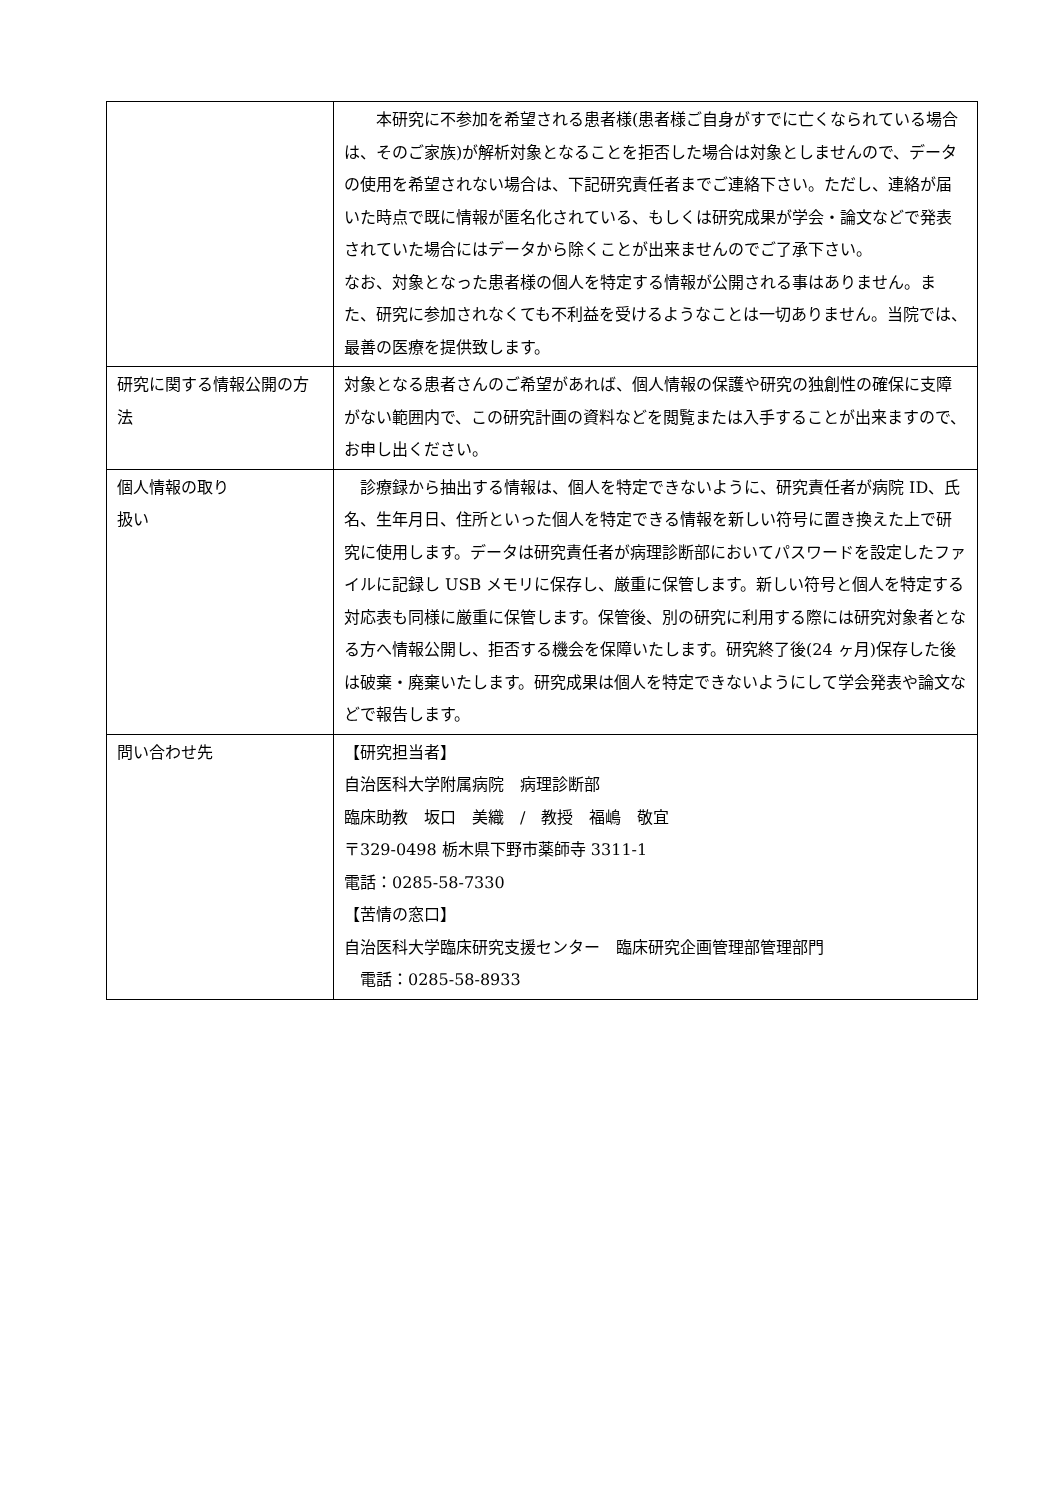| | 本研究に不参加を希望される患者様(患者様ご自身がすでに亡くなられている場合は、そのご家族)が解析対象となることを拒否した場合は対象としませんので、データの使用を希望されない場合は、下記研究責任者までご連絡下さい。ただし、連絡が届いた時点で既に情報が匿名化されている、もしくは研究成果が学会・論文などで発表されていた場合にはデータから除くことが出来ませんのでご了承下さい。 なお、対象となった患者様の個人を特定する情報が公開される事はありません。また、研究に参加されなくても不利益を受けるようなことは一切ありません。当院では、最善の医療を提供致します。 |
| 研究に関する情報公開の方法 | 対象となる患者さんのご希望があれば、個人情報の保護や研究の独創性の確保に支障がない範囲内で、この研究計画の資料などを閲覧または入手することが出来ますので、お申し出ください。 |
| 個人情報の取り 扱い | 診療録から抽出する情報は、個人を特定できないように、研究責任者が病院 ID、氏名、生年月日、住所といった個人を特定できる情報を新しい符号に置き換えた上で研究に使用します。データは研究責任者が病理診断部においてパスワードを設定したファイルに記録し USB メモリに保存し、厳重に保管します。新しい符号と個人を特定する対応表も同様に厳重に保管します。保管後、別の研究に利用する際には研究対象者となる方へ情報公開し、拒否する機会を保障いたします。研究終了後(24 ヶ月)保存した後は破棄・廃棄いたします。研究成果は個人を特定できないようにして学会発表や論文などで報告します。 |
| 問い合わせ先 | 【研究担当者】 自治医科大学附属病院 病理診断部 臨床助教 坂口 美織 / 教授 福嶋 敬宜 〒329-0498 栃木県下野市薬師寺 3311-1 電話：0285-58-7330 【苦情の窓口】 自治医科大学臨床研究支援センター 臨床研究企画管理部管理部門 電話：0285-58-8933 |